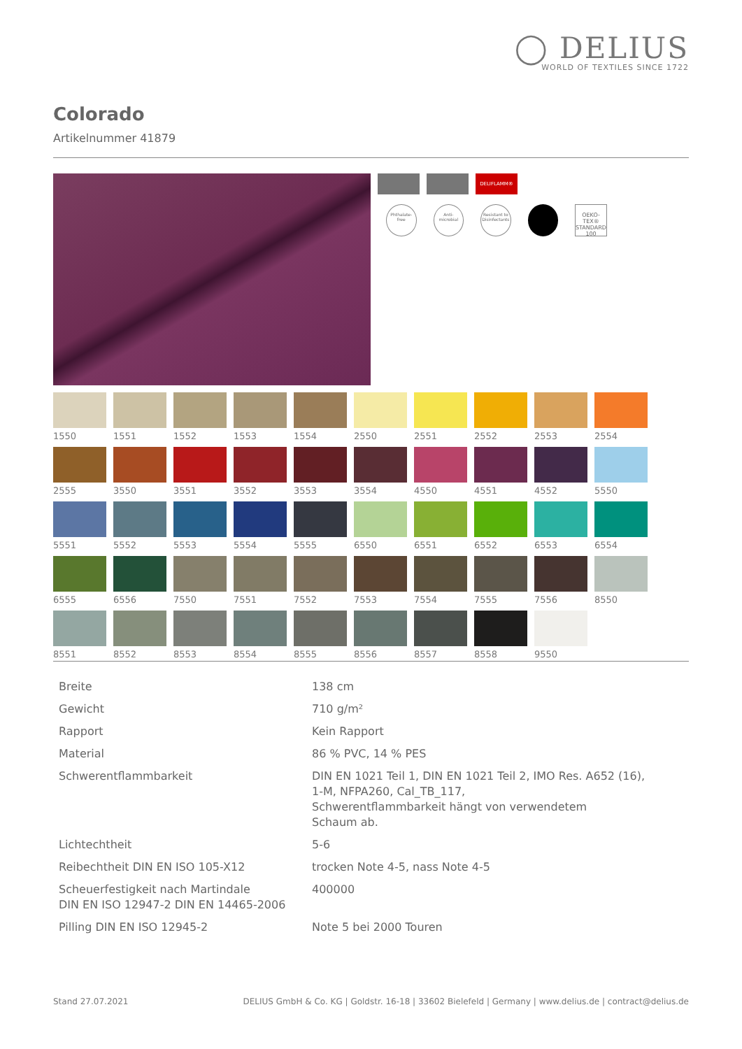◯ DELIUS
WORLD OF TEXTILES SINCE 1722
Colorado
Artikelnummer 41879
DELIFLAMM®
Phthalate-free
Anti-microbial
Resistant to Disinfectants
OEKO-TEX® STANDARD 100
1550
1551
1552
1553
1554
2550
2551
2552
2553
2554
2555
3550
3551
3552
3553
3554
4550
4551
4552
5550
5551
5552
5553
5554
5555
6550
6551
6552
6553
6554
6555
6556
7550
7551
7552
7553
7554
7555
7556
8550
8551
8552
8553
8554
8555
8556
8557
8558
9550
| Breite | 138 cm |
| Gewicht | 710 g/m² |
| Rapport | Kein Rapport |
| Material | 86 % PVC, 14 % PES |
| Schwerentflammbarkeit | DIN EN 1021 Teil 1, DIN EN 1021 Teil 2, IMO Res. A652 (16), 1-M, NFPA260, Cal_TB_117, Schwerentflammbarkeit hängt von verwendetem Schaum ab. |
| Lichtechtheit | 5-6 |
| Reibechtheit DIN EN ISO 105-X12 | trocken Note 4-5, nass Note 4-5 |
| Scheuerfestigkeit nach Martindale DIN EN ISO 12947-2 DIN EN 14465-2006 | 400000 |
| Pilling DIN EN ISO 12945-2 | Note 5 bei 2000 Touren |
Stand 27.07.2021 DELIUS GmbH & Co. KG | Goldstr. 16-18 | 33602 Bielefeld | Germany | www.delius.de | contract@delius.de